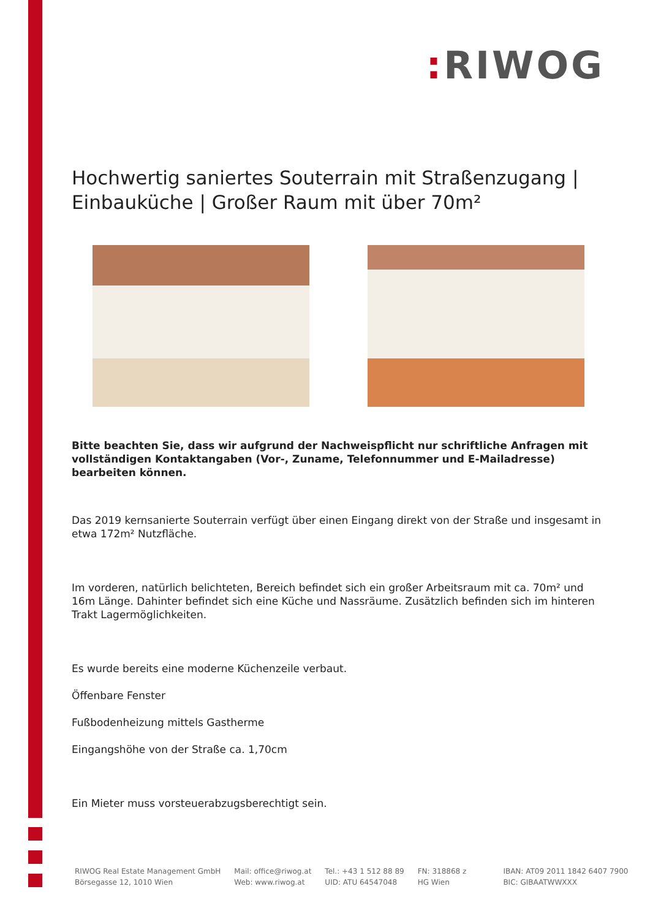: RIWOG
Hochwertig saniertes Souterrain mit Straßenzugang | Einbauküche | Großer Raum mit über 70m²
Bitte beachten Sie, dass wir aufgrund der Nachweispflicht nur schriftliche Anfragen mit vollständigen Kontaktangaben (Vor-, Zuname, Telefonnummer und E-Mailadresse) bearbeiten können.
Das 2019 kernsanierte Souterrain verfügt über einen Eingang direkt von der Straße und insgesamt in etwa 172m² Nutzfläche.
Im vorderen, natürlich belichteten, Bereich befindet sich ein großer Arbeitsraum mit ca. 70m² und 16m Länge. Dahinter befindet sich eine Küche und Nassräume. Zusätzlich befinden sich im hinteren Trakt Lagermöglichkeiten.
Es wurde bereits eine moderne Küchenzeile verbaut.
Öffenbare Fenster
Fußbodenheizung mittels Gastherme
Eingangshöhe von der Straße ca. 1,70cm
Ein Mieter muss vorsteuerabzugsberechtigt sein.
RIWOG Real Estate Management GmbH
Börsegasse 12, 1010 Wien
Mail: office@riwog.at
Web: www.riwog.at
Tel.: +43 1 512 88 89
UID: ATU 64547048
FN: 318868 z
HG Wien
IBAN: AT09 2011 1842 6407 7900
BIC: GIBAATWWXXX